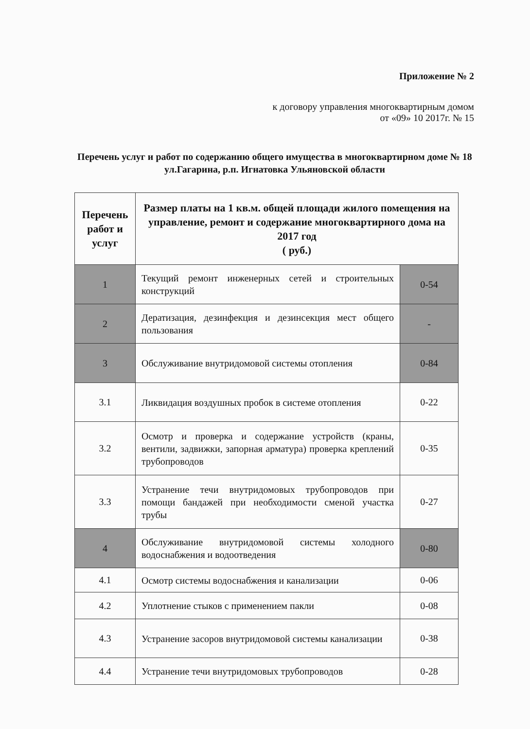Приложение № 2
к договору управления многоквартирным домом
от «09» 10 2017г. № 15
Перечень услуг и работ по содержанию общего имущества в многоквартирном доме № 18 ул.Гагарина, р.п. Игнатовка Ульяновской области
| Перечень работ и услуг | Размер платы на 1 кв.м. общей площади жилого помещения на управление, ремонт и содержание многоквартирного дома на 2017 год ( руб.) | |
| --- | --- | --- |
| 1 | Текущий ремонт инженерных сетей и строительных конструкций | 0-54 |
| 2 | Дератизация, дезинфекция и дезинсекция мест общего пользования | - |
| 3 | Обслуживание внутридомовой системы отопления | 0-84 |
| 3.1 | Ликвидация воздушных пробок в системе отопления | 0-22 |
| 3.2 | Осмотр и проверка и содержание устройств (краны, вентили, задвижки, запорная арматура) проверка креплений трубопроводов | 0-35 |
| 3.3 | Устранение течи внутридомовых трубопроводов при помощи бандажей при необходимости сменой участка трубы | 0-27 |
| 4 | Обслуживание внутридомовой системы холодного водоснабжения и водоотведения | 0-80 |
| 4.1 | Осмотр системы водоснабжения и канализации | 0-06 |
| 4.2 | Уплотнение стыков с применением пакли | 0-08 |
| 4.3 | Устранение засоров внутридомовой системы канализации | 0-38 |
| 4.4 | Устранение течи внутридомовых трубопроводов | 0-28 |